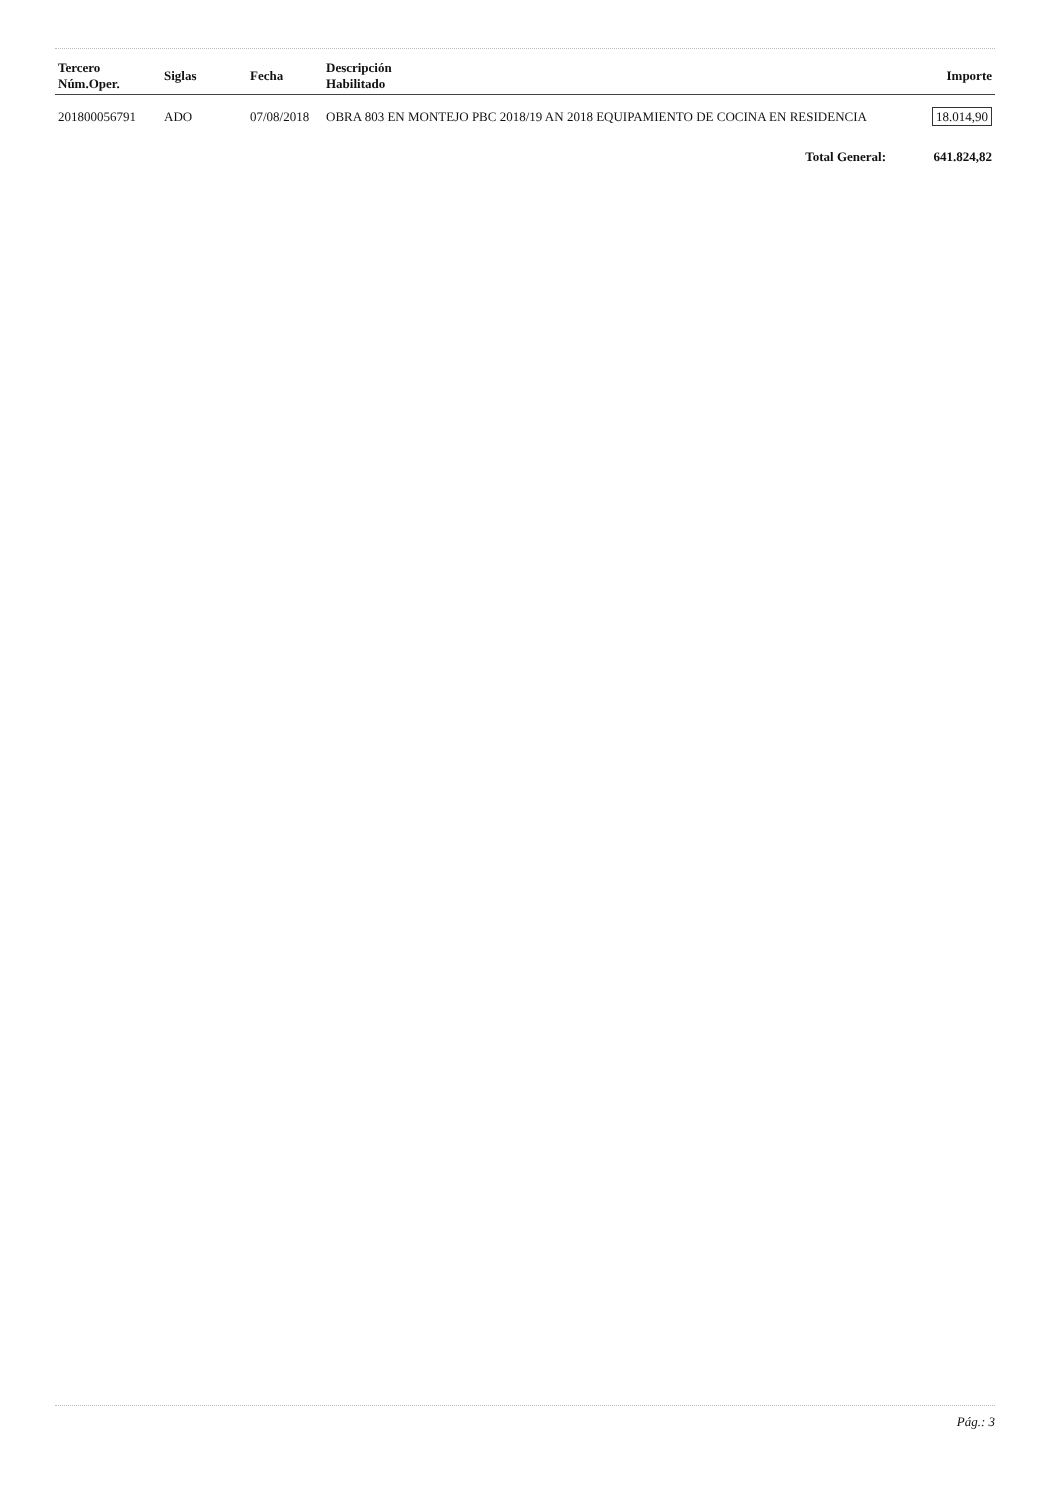| Tercero Núm.Oper. | Siglas | Fecha | Descripción Habilitado | Importe |
| --- | --- | --- | --- | --- |
| 201800056791 | ADO | 07/08/2018 | OBRA 803 EN MONTEJO PBC 2018/19 AN 2018 EQUIPAMIENTO DE COCINA EN RESIDENCIA | 18.014,90 |
| | | | Total General: | 641.824,82 |
Pág.: 3